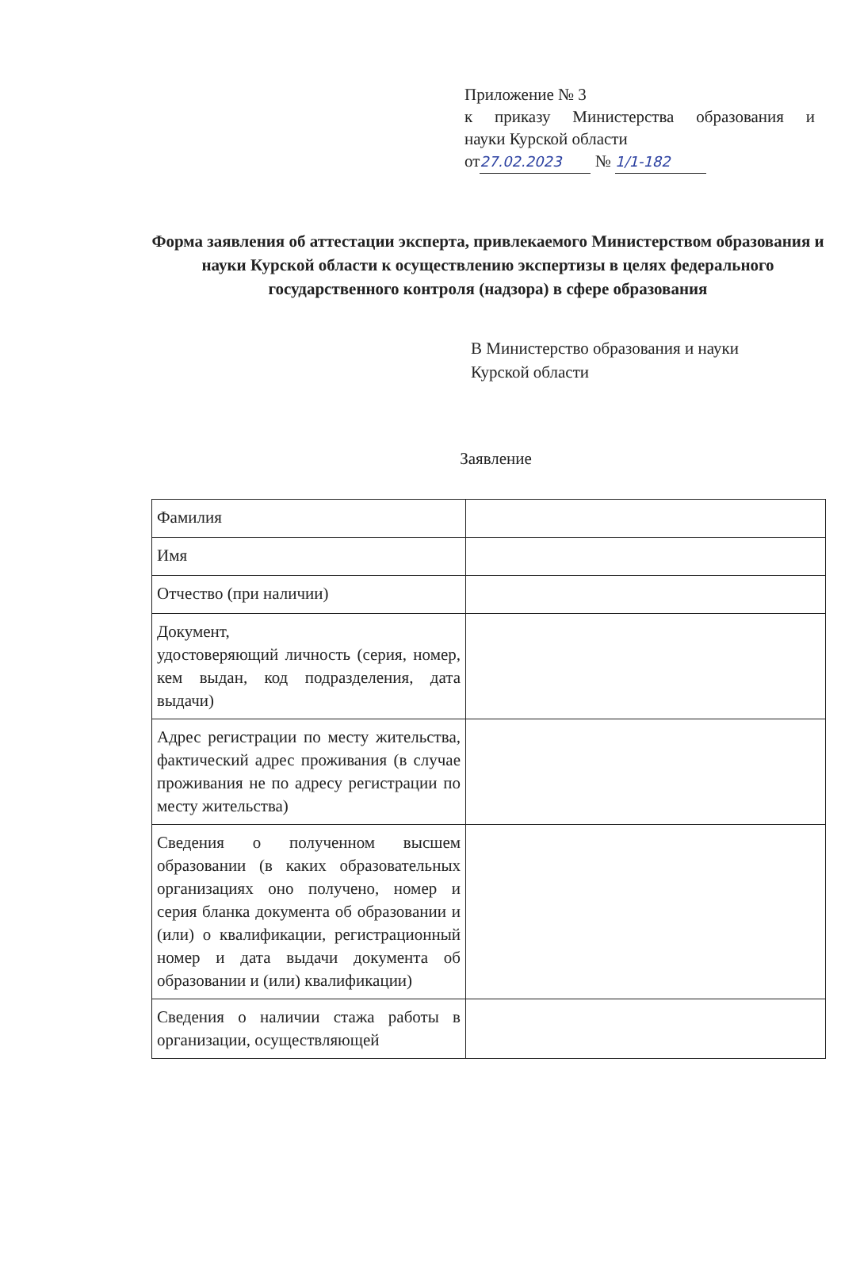Приложение № 3
к приказу Министерства образования и
науки Курской области
от 27.02.2023 № 1/1-182
Форма заявления об аттестации эксперта, привлекаемого Министерством образования и науки Курской области к осуществлению экспертизы в целях федерального государственного контроля (надзора) в сфере образования
В Министерство образования и науки
Курской области
Заявление
| Фамилия | |
| Имя | |
| Отчество (при наличии) | |
| Документ, удостоверяющий личность (серия, номер, кем выдан, код подразделения, дата выдачи) | |
| Адрес регистрации по месту жительства, фактический адрес проживания (в случае проживания не по адресу регистрации по месту жительства) | |
| Сведения о полученном высшем образовании (в каких образовательных организациях оно получено, номер и серия бланка документа об образовании и (или) о квалификации, регистрационный номер и дата выдачи документа об образовании и (или) квалификации) | |
| Сведения о наличии стажа работы в организации, осуществляющей | |